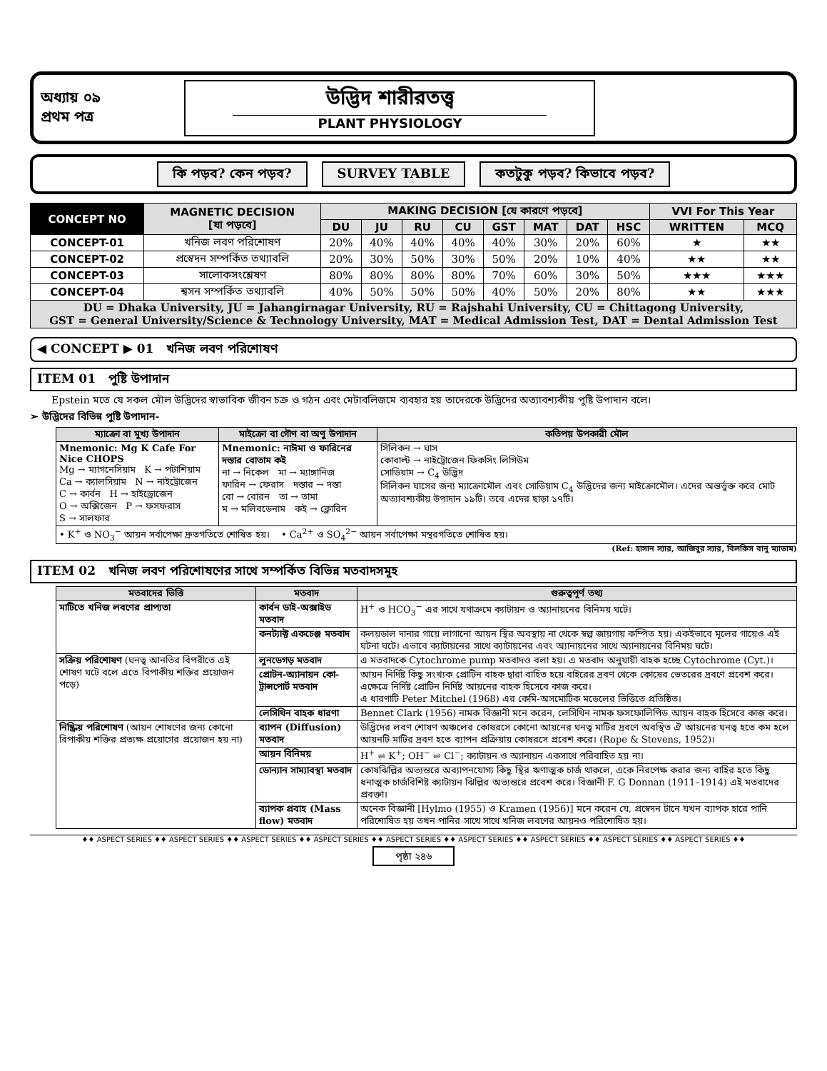অধ্যায় ০৯
প্রথম পত্র
উদ্ভিদ শারীরতত্ত্ব
PLANT PHYSIOLOGY
কি পড়ব? কেন পড়ব? SURVEY TABLE কতটুকু পড়ব? কিভাবে পড়ব?
| CONCEPT NO | MAGNETIC DECISION [যা পড়বে] | MAKING DECISION [যে কারণে পড়বে] | | | | | | | | VVI For This Year | |
| --- | --- | --- | --- | --- | --- | --- | --- | --- | --- | --- | --- |
| | | DU | JU | RU | CU | GST | MAT | DAT | HSC | WRITTEN | MCQ |
| CONCEPT-01 | খনিজ লবণ পরিশোষণ | 20% | 40% | 40% | 40% | 40% | 30% | 20% | 60% | ★ | ★★ |
| CONCEPT-02 | প্রস্বেদন সম্পর্কিত তথ্যাবলি | 20% | 30% | 50% | 30% | 50% | 20% | 10% | 40% | ★★ | ★★ |
| CONCEPT-03 | সালোকসংশ্লেষণ | 80% | 80% | 80% | 80% | 70% | 60% | 30% | 50% | ★★★ | ★★★ |
| CONCEPT-04 | শ্বসন সম্পর্কিত তথ্যাবলি | 40% | 50% | 50% | 50% | 40% | 50% | 20% | 80% | ★★ | ★★★ |
| DU = Dhaka University, JU = Jahangirnagar University, RU = Rajshahi University, CU = Chittagong University, GST = General University/Science & Technology University, MAT = Medical Admission Test, DAT = Dental Admission Test | | | | | | | | | | | |
◀ CONCEPT ▶ 01 খনিজ লবণ পরিশোষণ
ITEM 01 পুষ্টি উপাদান
Epstein মতে যে সকল মৌল উদ্ভিদের স্বাভাবিক জীবন চক্র ও গঠন এবং মেটাবলিজমে ব্যবহার হয় তাদেরকে উদ্ভিদের অত্যাবশ্যকীয় পুষ্টি উপাদান বলে।
➢ উদ্ভিদের বিভিন্ন পুষ্টি উপাদান-
| ম্যাক্রো বা মুখ্য উপাদান | মাইক্রো বা গৌণ বা অণু উপাদান | কতিপয় উপকারী মৌল |
| --- | --- | --- |
| Mnemonic: Mg K Cafe For Nice CHOPS Mg → ম্যাগনেসিয়াম K → পটাশিয়াম Ca → ক্যালসিয়াম N → নাইট্রোজেন C → কার্বন H → হাইড্রোজেন O → অক্সিজেন P → ফসফরাস S → সালফার | Mnemonic: নাঈমা ও ফারিনের দস্তার বোতাম কই না → নিকেল মা → ম্যাঙ্গানিজ ফারিন → ফেরাস দস্তার → দস্তা বো → বোরন তা → তামা ম → মলিবডেনাম কই → ক্লোরিন | সিলিকন → ঘাস কোবাল্ট → নাইট্রোজেন ফিকসিং লিগিউম সোডিয়াম → C<sub>4</sub> উদ্ভিদ সিলিকন ঘাসের জন্য ম্যাক্রোমৌল এবং সোডিয়াম C<sub>4</sub> উদ্ভিদের জন্য মাইক্রোমৌল। এদের অন্তর্ভুক্ত করে মোট অত্যাবশ্যকীয় উপাদান ১৯টি। তবে এদের ছাড়া ১৭টি। |
| • K<sup>+</sup> ও NO<sub>3</sub><sup>−</sup> আয়ন সর্বাপেক্ষা দ্রুতগতিতে শোষিত হয়। • Ca<sup>2+</sup> ও SO<sub>4</sub><sup>2−</sup> আয়ন সর্বাপেক্ষা মন্থরগতিতে শোষিত হয়। | | |
(Ref: হাসান স্যার, আজিবুর স্যার, বিলকিস বানু ম্যাডাম)
ITEM 02 খনিজ লবণ পরিশোষণের সাথে সম্পর্কিত বিভিন্ন মতবাদসমূহ
| মতবাদের ভিত্তি | মতবাদ | গুরুত্বপূর্ণ তথ্য |
| --- | --- | --- |
| মাটিতে খনিজ লবণের প্রাপ্যতা | কার্বন ডাই-অক্সাইড মতবাদ | H<sup>+</sup> ও HCO<sub>3</sub><sup>−</sup> এর সাথে যথাক্রমে ক্যাটায়ন ও অ্যানায়নের বিনিময় ঘটে। |
| | কনট্যাক্ট একচেঞ্জ মতবাদ | কলয়ডাল দানার গায়ে লাগানো আয়ন স্থির অবস্থায় না থেকে স্বল্প জায়গায় কম্পিত হয়। একইভাবে মূলের গায়েও এই ঘটনা ঘটে। এভাবে ক্যাটায়নের সাথে ক্যাটায়নের এবং অ্যানায়নের সাথে অ্যানায়নের বিনিময় ঘটে। |
| সক্রিয় পরিশোষণ (ঘনত্ব আনতির বিপরীতে এই শোষণ ঘটে বলে এতে বিপাকীয় শক্তির প্রয়োজন পড়ে) | লুনডেগড় মতবাদ | এ মতবাদকে Cytochrome pump মতবাদও বলা হয়। এ মতবাদ অনুযায়ী বাহক হচ্ছে Cytochrome (Cyt.)। |
| | প্রোটন-অ্যানায়ন কো-ট্রান্সপোর্ট মতবাদ | আয়ন নির্দিষ্ট কিছু সংখ্যক প্রোটিন বাহক দ্বারা বাহিত হয়ে বাইরের দ্রবণ থেকে কোষের ভেতরের দ্রবণে প্রবেশ করে। এক্ষেত্রে নির্দিষ্ট প্রোটিন নির্দিষ্ট আয়নের বাহক হিসেবে কাজ করে। এ ধারণাটি Peter Mitchel (1968) এর কেমি-অসমোটিক মডেলের ভিত্তিতে প্রতিষ্ঠিত। |
| | লেসিথিন বাহক ধারণা | Bennet Clark (1956) নামক বিজ্ঞানী মনে করেন, লেসিথিন নামক ফসফোলিপিড আয়ন বাহক হিসেবে কাজ করে। |
| নিষ্ক্রিয় পরিশোষণ (আয়ন শোষণের জন্য কোনো বিপাকীয় শক্তির প্রত্যক্ষ প্রয়োগের প্রয়োজন হয় না) | ব্যাপন (Diffusion) মতবাদ | উদ্ভিদের লবণ শোষণ অঞ্চলের কোষরসে কোনো আয়নের ঘনত্ব মাটির দ্রবণে অবস্থিত ঐ আয়নের ঘনত্ব হতে কম হলে আয়নটি মাটির দ্রবণ হতে ব্যাপন প্রক্রিয়ায় কোষরসে প্রবেশ করে। (Rope & Stevens, 1952)। |
| | আয়ন বিনিময় | H<sup>+</sup> ⇌ K<sup>+</sup>; OH<sup>−</sup> ⇌ Cl<sup>−</sup>; ক্যাটায়ন ও অ্যানায়ন একসাথে পরিবাহিত হয় না। |
| | ডোন্যান সাম্যাবস্থা মতবাদ | কোষঝিল্লির অভ্যন্তরে অব্যাপনযোগ্য কিছু স্থির ঋণাত্মক চার্জ থাকলে, একে নিরপেক্ষ করার জন্য বাহির হতে কিছু ধনাত্মক চার্জবিশিষ্ট ক্যাটায়ন ঝিল্লির অভ্যন্তরে প্রবেশ করে। বিজ্ঞানী F. G Donnan (1911–1914) এই মতবাদের প্রবক্তা। |
| | ব্যাপক প্রবাহ (Mass flow) মতবাদ | অনেক বিজ্ঞানী [Hylmo (1955) ও Kramen (1956)] মনে করেন যে, প্রস্বেদন টানে যখন ব্যাপক হারে পানি পরিশোষিত হয় তখন পানির সাথে সাথে খনিজ লবণের আয়নও পরিশোষিত হয়। |
♦♦ ASPECT SERIES ♦♦ ASPECT SERIES ♦♦ ASPECT SERIES ♦♦ ASPECT SERIES ♦♦ ASPECT SERIES ♦♦ ASPECT SERIES ♦♦ ASPECT SERIES ♦♦ ASPECT SERIES ♦♦ ASPECT SERIES ♦♦
পৃষ্ঠা ২৪৬